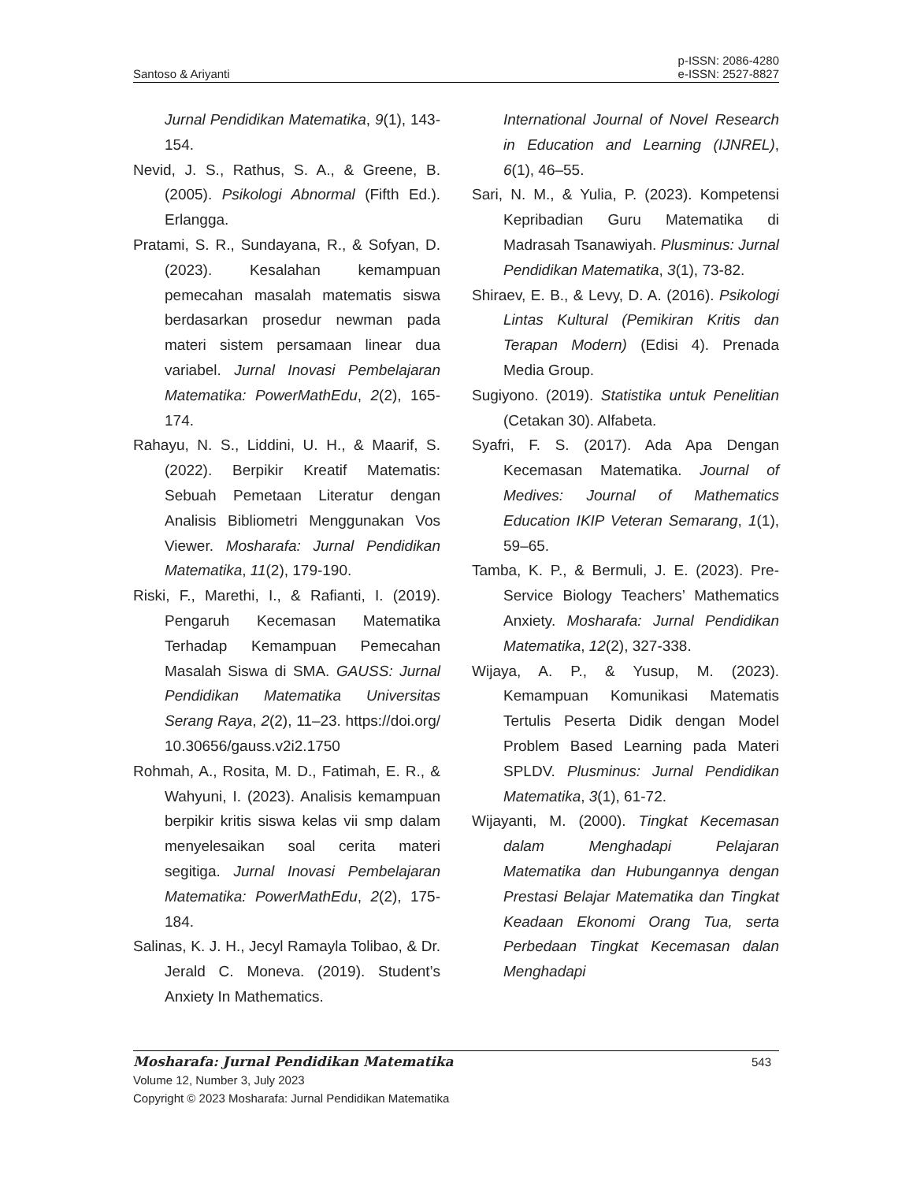Santoso & Ariyanti
p-ISSN: 2086-4280
e-ISSN: 2527-8827
Jurnal Pendidikan Matematika, 9(1), 143-154.
Nevid, J. S., Rathus, S. A., & Greene, B. (2005). Psikologi Abnormal (Fifth Ed.). Erlangga.
Pratami, S. R., Sundayana, R., & Sofyan, D. (2023). Kesalahan kemampuan pemecahan masalah matematis siswa berdasarkan prosedur newman pada materi sistem persamaan linear dua variabel. Jurnal Inovasi Pembelajaran Matematika: PowerMathEdu, 2(2), 165-174.
Rahayu, N. S., Liddini, U. H., & Maarif, S. (2022). Berpikir Kreatif Matematis: Sebuah Pemetaan Literatur dengan Analisis Bibliometri Menggunakan Vos Viewer. Mosharafa: Jurnal Pendidikan Matematika, 11(2), 179-190.
Riski, F., Marethi, I., & Rafianti, I. (2019). Pengaruh Kecemasan Matematika Terhadap Kemampuan Pemecahan Masalah Siswa di SMA. GAUSS: Jurnal Pendidikan Matematika Universitas Serang Raya, 2(2), 11–23. https://doi.org/ 10.30656/gauss.v2i2.1750
Rohmah, A., Rosita, M. D., Fatimah, E. R., & Wahyuni, I. (2023). Analisis kemampuan berpikir kritis siswa kelas vii smp dalam menyelesaikan soal cerita materi segitiga. Jurnal Inovasi Pembelajaran Matematika: PowerMathEdu, 2(2), 175-184.
Salinas, K. J. H., Jecyl Ramayla Tolibao, & Dr. Jerald C. Moneva. (2019). Student’s Anxiety In Mathematics.
International Journal of Novel Research in Education and Learning (IJNREL), 6(1), 46–55.
Sari, N. M., & Yulia, P. (2023). Kompetensi Kepribadian Guru Matematika di Madrasah Tsanawiyah. Plusminus: Jurnal Pendidikan Matematika, 3(1), 73-82.
Shiraev, E. B., & Levy, D. A. (2016). Psikologi Lintas Kultural (Pemikiran Kritis dan Terapan Modern) (Edisi 4). Prenada Media Group.
Sugiyono. (2019). Statistika untuk Penelitian (Cetakan 30). Alfabeta.
Syafri, F. S. (2017). Ada Apa Dengan Kecemasan Matematika. Journal of Medives: Journal of Mathematics Education IKIP Veteran Semarang, 1(1), 59–65.
Tamba, K. P., & Bermuli, J. E. (2023). Pre-Service Biology Teachers’ Mathematics Anxiety. Mosharafa: Jurnal Pendidikan Matematika, 12(2), 327-338.
Wijaya, A. P., & Yusup, M. (2023). Kemampuan Komunikasi Matematis Tertulis Peserta Didik dengan Model Problem Based Learning pada Materi SPLDV. Plusminus: Jurnal Pendidikan Matematika, 3(1), 61-72.
Wijayanti, M. (2000). Tingkat Kecemasan dalam Menghadapi Pelajaran Matematika dan Hubungannya dengan Prestasi Belajar Matematika dan Tingkat Keadaan Ekonomi Orang Tua, serta Perbedaan Tingkat Kecemasan dalan Menghadapi
Mosharafa: Jurnal Pendidikan Matematika 543
Volume 12, Number 3, July 2023
Copyright © 2023 Mosharafa: Jurnal Pendidikan Matematika